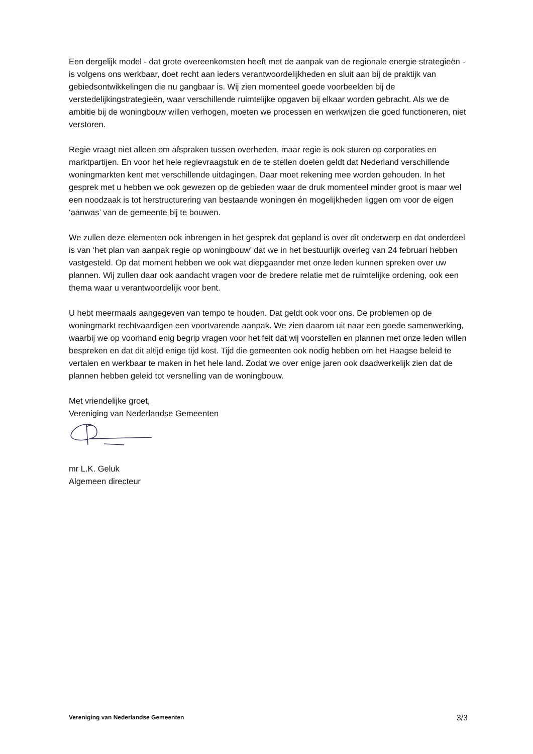Een dergelijk model - dat grote overeenkomsten heeft met de aanpak van de regionale energie strategieën - is volgens ons werkbaar, doet recht aan ieders verantwoordelijkheden en sluit aan bij de praktijk van gebiedsontwikkelingen die nu gangbaar is. Wij zien momenteel goede voorbeelden bij de verstedelijkingstrategieën, waar verschillende ruimtelijke opgaven bij elkaar worden gebracht. Als we de ambitie bij de woningbouw willen verhogen, moeten we processen en werkwijzen die goed functioneren, niet verstoren.
Regie vraagt niet alleen om afspraken tussen overheden, maar regie is ook sturen op corporaties en marktpartijen. En voor het hele regievraagstuk en de te stellen doelen geldt dat Nederland verschillende woningmarkten kent met verschillende uitdagingen. Daar moet rekening mee worden gehouden. In het gesprek met u hebben we ook gewezen op de gebieden waar de druk momenteel minder groot is maar wel een noodzaak is tot herstructurering van bestaande woningen én mogelijkheden liggen om voor de eigen ‘aanwas’ van de gemeente bij te bouwen.
We zullen deze elementen ook inbrengen in het gesprek dat gepland is over dit onderwerp en dat onderdeel is van ‘het plan van aanpak regie op woningbouw’ dat we in het bestuurlijk overleg van 24 februari hebben vastgesteld. Op dat moment hebben we ook wat diepgaander met onze leden kunnen spreken over uw plannen. Wij zullen daar ook aandacht vragen voor de bredere relatie met de ruimtelijke ordening, ook een thema waar u verantwoordelijk voor bent.
U hebt meermaals aangegeven van tempo te houden. Dat geldt ook voor ons. De problemen op de woningmarkt rechtvaardigen een voortvarende aanpak. We zien daarom uit naar een goede samenwerking, waarbij we op voorhand enig begrip vragen voor het feit dat wij voorstellen en plannen met onze leden willen bespreken en dat dit altijd enige tijd kost. Tijd die gemeenten ook nodig hebben om het Haagse beleid te vertalen en werkbaar te maken in het hele land. Zodat we over enige jaren ook daadwerkelijk zien dat de plannen hebben geleid tot versnelling van de woningbouw.
Met vriendelijke groet,
Vereniging van Nederlandse Gemeenten
mr L.K. Geluk
Algemeen directeur
Vereniging van Nederlandse Gemeenten 3/3